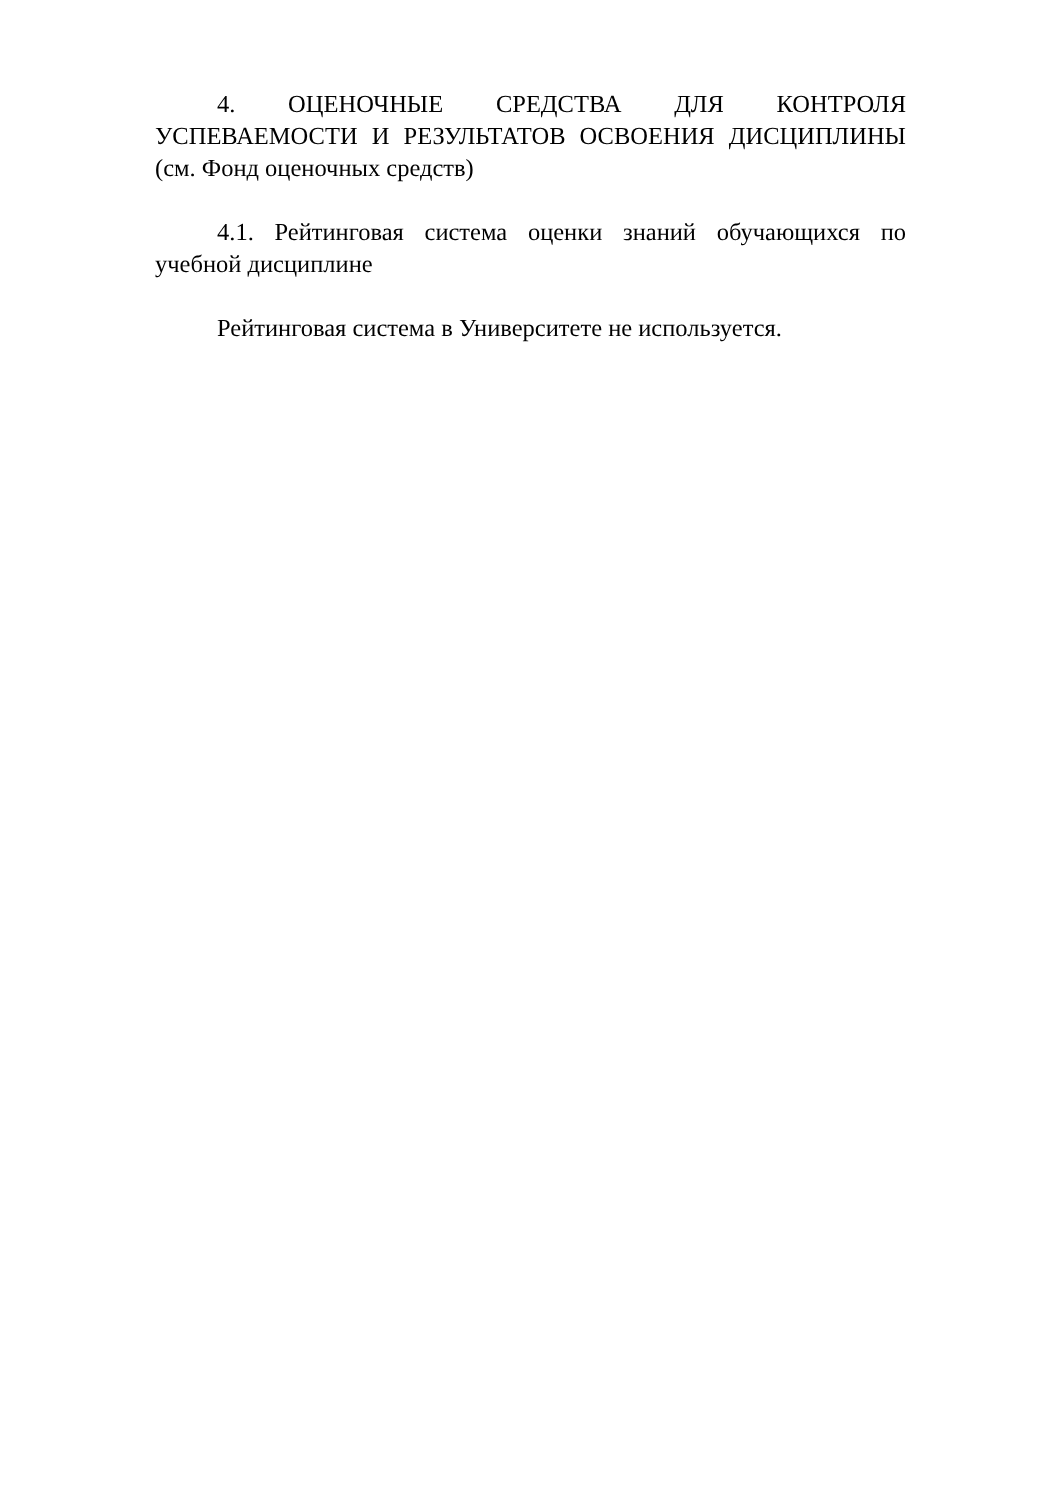4. ОЦЕНОЧНЫЕ СРЕДСТВА ДЛЯ КОНТРОЛЯ УСПЕВАЕМОСТИ И РЕЗУЛЬТАТОВ ОСВОЕНИЯ ДИСЦИПЛИНЫ (см. Фонд оценочных средств)
4.1. Рейтинговая система оценки знаний обучающихся по учебной дисциплине
Рейтинговая система в Университете не используется.